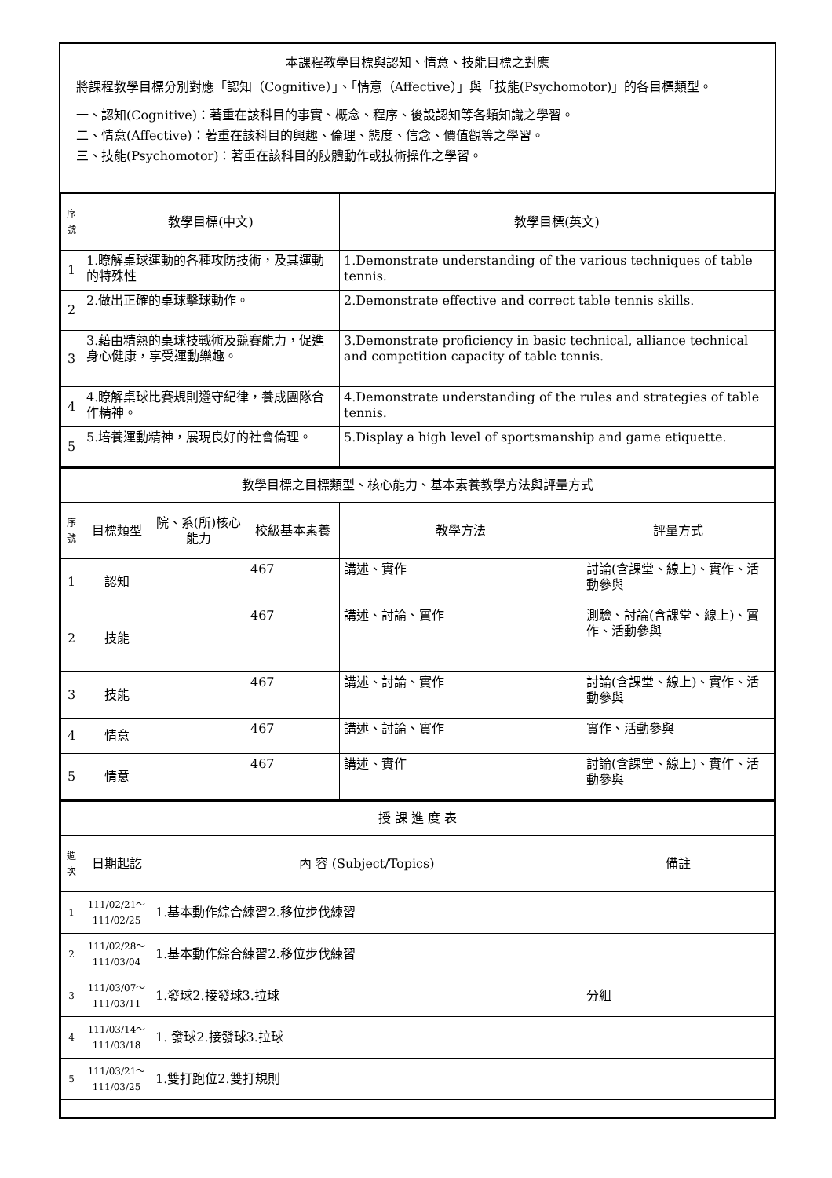本課程教學目標與認知、情意、技能目標之對應
將課程教學目標分別對應「認知（Cognitive）」、「情意（Affective）」與「技能(Psychomotor)」的各目標類型。
一、認知(Cognitive)：著重在該科目的事實、概念、程序、後設認知等各類知識之學習。
二、情意(Affective)：著重在該科目的興趣、倫理、態度、信念、價值觀等之學習。
三、技能(Psychomotor)：著重在該科目的肢體動作或技術操作之學習。
| 序號 | 教學目標(中文) | 教學目標(英文) |
| --- | --- | --- |
| 1 | 1.瞭解桌球運動的各種攻防技術，及其運動的特殊性 | 1.Demonstrate understanding of the various techniques of table tennis. |
| 2 | 2.做出正確的桌球擊球動作。 | 2.Demonstrate effective and correct table tennis skills. |
| 3 | 3.藉由精熟的桌球技戰術及競賽能力，促進身心健康，享受運動樂趣。 | 3.Demonstrate proficiency in basic technical, alliance technical and competition capacity of table tennis. |
| 4 | 4.瞭解桌球比賽規則遵守紀律，養成團隊合作精神。 | 4.Demonstrate understanding of the rules and strategies of table tennis. |
| 5 | 5.培養運動精神，展現良好的社會倫理。 | 5.Display a high level of sportsmanship and game etiquette. |
| 教學目標之目標類型、核心能力、基本素養教學方法與評量方式 | | | | | |
| 序號 | 目標類型 | 院、系(所)核心能力 | 校級基本素養 | 教學方法 | 評量方式 |
| 1 | 認知 | | 467 | 講述、實作 | 討論(含課堂、線上)、實作、活動參與 |
| 2 | 技能 | | 467 | 講述、討論、實作 | 測驗、討論(含課堂、線上)、實作、活動參與 |
| 3 | 技能 | | 467 | 講述、討論、實作 | 討論(含課堂、線上)、實作、活動參與 |
| 4 | 情意 | | 467 | 講述、討論、實作 | 實作、活動參與 |
| 5 | 情意 | | 467 | 講述、實作 | 討論(含課堂、線上)、實作、活動參與 |
| 授 課 進 度 表 | | | |
| 週次 | 日期起訖 | 內 容 (Subject/Topics) | 備註 |
| 1 | 111/02/21～ 111/02/25 | 1.基本動作綜合練習2.移位步伐練習 | |
| 2 | 111/02/28～ 111/03/04 | 1.基本動作綜合練習2.移位步伐練習 | |
| 3 | 111/03/07～ 111/03/11 | 1.發球2.接發球3.拉球 | 分組 |
| 4 | 111/03/14～ 111/03/18 | 1. 發球2.接發球3.拉球 | |
| 5 | 111/03/21～ 111/03/25 | 1.雙打跑位2.雙打規則 | |